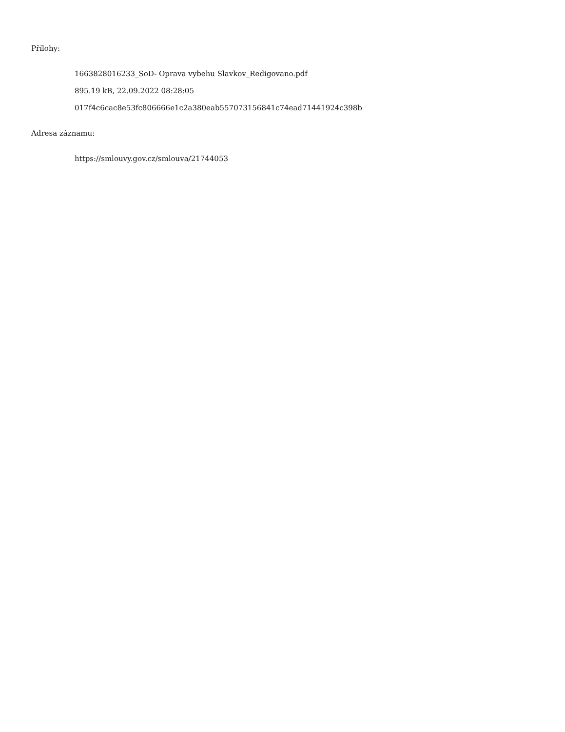Přílohy:
1663828016233_SoD- Oprava vybehu Slavkov_Redigovano.pdf
895.19 kB, 22.09.2022 08:28:05
017f4c6cac8e53fc806666e1c2a380eab557073156841c74ead71441924c398b
Adresa záznamu:
https://smlouvy.gov.cz/smlouva/21744053